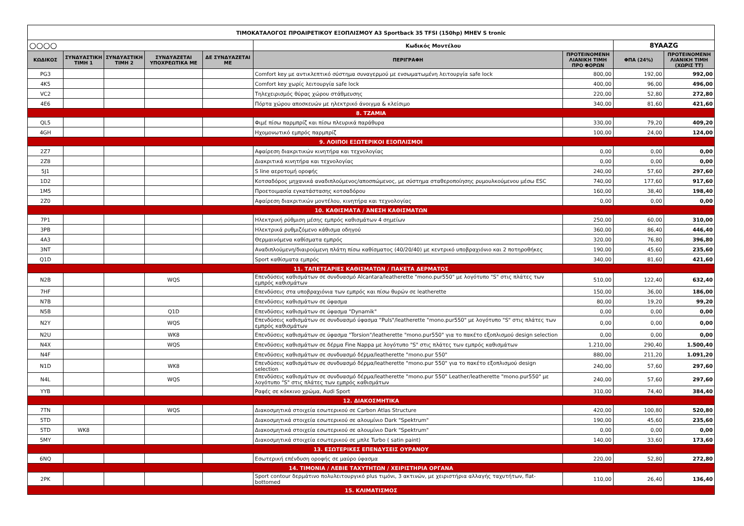| ΤΙΜΟΚΑΤΑΛΟΓΟΣ ΠΡΟΑΙΡΕΤΙΚΟΥ ΕΞΟΠΛΙΣΜΟΥ A3 Sportback 35 TFSI (150hp) MHEV S tronic | | | | | | | | |
| ○○○○ | | | | | Κωδικός Μοντέλου | | 8YAAZG | |
| ΚΩΔΙΚΟΣ | ΣΥΝΔΥΑΣΤΙΚΗ ΤΙΜΗ 1 | ΣΥΝΔΥΑΣΤΙΚΗ ΤΙΜΗ 2 | ΣΥΝΔΥΑΖΕΤΑΙ ΥΠΟΧΡΕΩΤΙΚΑ ΜΕ | ΔΕ ΣΥΝΔΥΑΖΕΤΑΙ ΜΕ | ΠΕΡΙΓΡΑΦΗ | ΠΡΟΤΕΙΝΟΜΕΝΗ ΛΙΑΝΙΚΗ ΤΙΜΗ ΠΡΟ ΦΟΡΩΝ | ΦΠΑ (24%) | ΠΡΟΤΕΙΝΟΜΕΝΗ ΛΙΑΝΙΚΗ ΤΙΜΗ (ΧΩΡΙΣ ΤΤ) |
| PG3 | | | | | Comfort key με αντικλεπτικό σύστημα συναγερμού με ενσωματωμένη λειτουργία safe lock | 800,00 | 192,00 | 992,00 |
| 4K5 | | | | | Comfort key χωρίς λειτουργία safe lock | 400,00 | 96,00 | 496,00 |
| VC2 | | | | | Τηλεχειρισμός θύρας χώρου στάθμευσης | 220,00 | 52,80 | 272,80 |
| 4E6 | | | | | Πόρτα χώρου αποσκευών με ηλεκτρικό άνοιγμα & κλείσιμο | 340,00 | 81,60 | 421,60 |
| 8. ΤΖΑΜΙΑ | | | | | | | | |
| QL5 | | | | | Φιμέ πίσω παρμπρίζ και πίσω πλευρικά παράθυρα | 330,00 | 79,20 | 409,20 |
| 4GH | | | | | Ηχομονωτικό εμπρός παρμπρίζ | 100,00 | 24,00 | 124,00 |
| 9. ΛΟΙΠΟΙ ΕΞΩΤΕΡΙΚΟΙ ΕΞΟΠΛΙΣΜΟΙ | | | | | | | | |
| 2Z7 | | | | | Αφαίρεση διακριτικών κινητήρα και τεχνολογίας | 0,00 | 0,00 | 0,00 |
| 2Z8 | | | | | Διακριτικά κινητήρα και τεχνολογίας | 0,00 | 0,00 | 0,00 |
| 5J1 | | | | | S line αεροτομή οροφής | 240,00 | 57,60 | 297,60 |
| 1D2 | | | | | Κοτσαδόρος μηχανικά αναδιπλούμενος/αποσπώμενος, με σύστημα σταθεροποίησης ρυμουλκούμενου μέσω ESC | 740,00 | 177,60 | 917,60 |
| 1M5 | | | | | Προετοιμασία εγκατάστασης κοτσαδόρου | 160,00 | 38,40 | 198,40 |
| 2Z0 | | | | | Αφαίρεση διακριτικών μοντέλου, κινητήρα και τεχνολογίας | 0,00 | 0,00 | 0,00 |
| 10. ΚΑΘΙΣΜΑΤΑ / ΆΝΕΣΗ ΚΑΘΙΣΜΑΤΩΝ | | | | | | | | |
| 7P1 | | | | | Ηλεκτρική ρύθμιση μέσης εμπρός καθισμάτων 4 σημείων | 250,00 | 60,00 | 310,00 |
| 3PB | | | | | Ηλεκτρικά ρυθμιζόμενο κάθισμα οδηγού | 360,00 | 86,40 | 446,40 |
| 4A3 | | | | | Θερμαινόμενα καθίσματα εμπρός | 320,00 | 76,80 | 396,80 |
| 3NT | | | | | Αναδιπλούμενη/διαιρούμενη πλάτη πίσω καθίσματος (40/20/40) με κεντρικό υποβραχιόνιο και 2 ποτηροθήκες | 190,00 | 45,60 | 235,60 |
| Q1D | | | | | Sport καθίσματα εμπρός | 340,00 | 81,60 | 421,60 |
| 11. ΤΑΠΕΤΣΑΡΙΕΣ ΚΑΘΙΣΜΑΤΩΝ / ΠΑΚΕΤΑ ΔΕΡΜΑΤΟΣ | | | | | | | | |
| N2B | | | WQS | | Επενδύσεις καθισμάτων σε συνδυασμό Alcantara/leatherette "mono.pur550" με λογότυπο "S" στις πλάτες των εμπρός καθισμάτων | 510,00 | 122,40 | 632,40 |
| 7HF | | | | | Επενδύσεις στα υποβραχιόνια των εμπρός και πίσω θυρών σε leatherette | 150,00 | 36,00 | 186,00 |
| N7B | | | | | Επενδύσεις καθισμάτων σε ύφασμα | 80,00 | 19,20 | 99,20 |
| N5B | | | Q1D | | Επενδύσεις καθισμάτων σε ύφασμα "Dynamik" | 0,00 | 0,00 | 0,00 |
| N2Y | | | WQS | | Επενδύσεις καθισμάτων σε συνδυασμό ύφασμα "Puls"/leatherette "mono.pur550" με λογότυπο "S" στις πλάτες των εμπρός καθισμάτων | 0,00 | 0,00 | 0,00 |
| N2U | | | WK8 | | Επενδύσεις καθισμάτων σε ύφασμα "Torsion"/leatherette "mono.pur550" για το πακέτο εξοπλισμού design selection | 0,00 | 0,00 | 0,00 |
| N4X | | | WQS | | Επενδύσεις καθισμάτων σε δέρμα Fine Nappa με λογότυπο "S" στις πλάτες των εμπρός καθισμάτων | 1.210,00 | 290,40 | 1.500,40 |
| N4F | | | | | Επενδύσεις καθισμάτων σε συνδυασμό δέρμα/leatherette "mono.pur 550" | 880,00 | 211,20 | 1.091,20 |
| N1D | | | WK8 | | Επενδύσεις καθισμάτων σε συνδυασμό δέρμα/leatherette "mono.pur 550" για το πακέτο εξοπλισμού design selection | 240,00 | 57,60 | 297,60 |
| N4L | | | WQS | | Επενδύσεις καθισμάτων σε συνδυασμό δέρμα/leatherette "mono.pur 550" Leather/leatherette "mono.pur550" με λογότυπο "S" στις πλάτες των εμπρός καθισμάτων | 240,00 | 57,60 | 297,60 |
| YYB | | | | | Ραφές σε κόκκινο χρώμα, Audi Sport | 310,00 | 74,40 | 384,40 |
| 12. ΔΙΑΚΟΣΜΗΤΙΚΑ | | | | | | | | |
| 7TN | | | WQS | | Διακοσμητικά στοιχεία εσωτερικού σε Carbon Atlas Structure | 420,00 | 100,80 | 520,80 |
| 5TD | | | | | Διακοσμητικά στοιχεία εσωτερικού σε αλουμίνιο Dark "Spektrum" | 190,00 | 45,60 | 235,60 |
| 5TD | WK8 | | | | Διακοσμητικά στοιχεία εσωτερικού σε αλουμίνιο Dark "Spektrum" | 0,00 | 0,00 | 0,00 |
| 5MY | | | | | Διακοσμητικά στοιχεία εσωτερικού σε μπλε Turbo ( satin paint) | 140,00 | 33,60 | 173,60 |
| 13. ΕΣΩΤΕΡΙΚΕΣ ΕΠΕΝΔΥΣΕΙΣ ΟΥΡΑΝΟΥ | | | | | | | | |
| 6NQ | | | | | Εσωτερική επένδυση οροφής σε μαύρο ύφασμα | 220,00 | 52,80 | 272,80 |
| 14. ΤΙΜΟΝΙΑ / ΛΕΒΙΕ ΤΑΧΥΤΗΤΩΝ / ΧΕΙΡΙΣΤΗΡΙΑ ΟΡΓΑΝΑ | | | | | | | | |
| 2PK | | | | | Sport contour δερμάτινο πολυλειτουργικό plus τιμόνι, 3 ακτινών, με χειριστήρια αλλαγής ταχυτήτων, flat-bottomed | 110,00 | 26,40 | 136,40 |
| 15. ΚΛΙΜΑΤΙΣΜΟΣ | | | | | | | | |